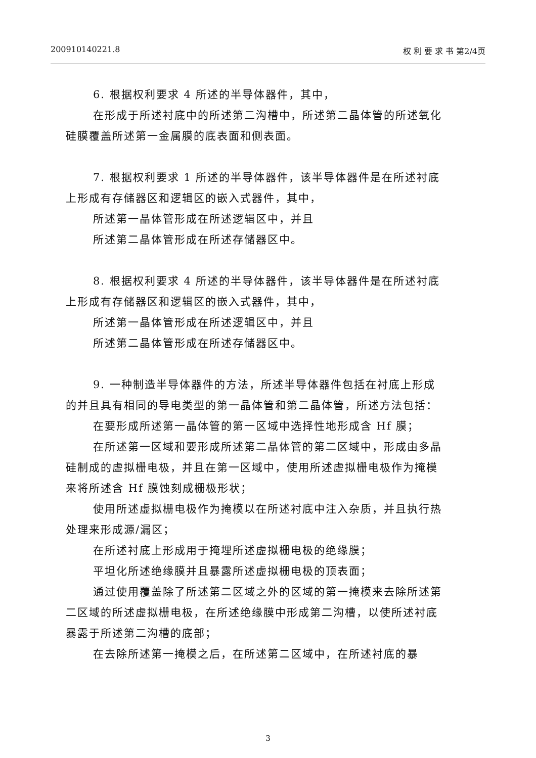200910140221.8 权 利 要 求 书 第2/4页
6. 根据权利要求 4 所述的半导体器件，其中，
在形成于所述衬底中的所述第二沟槽中，所述第二晶体管的所述氧化硅膜覆盖所述第一金属膜的底表面和侧表面。
7. 根据权利要求 1 所述的半导体器件，该半导体器件是在所述衬底上形成有存储器区和逻辑区的嵌入式器件，其中，
所述第一晶体管形成在所述逻辑区中，并且
所述第二晶体管形成在所述存储器区中。
8. 根据权利要求 4 所述的半导体器件，该半导体器件是在所述衬底上形成有存储器区和逻辑区的嵌入式器件，其中，
所述第一晶体管形成在所述逻辑区中，并且
所述第二晶体管形成在所述存储器区中。
9. 一种制造半导体器件的方法，所述半导体器件包括在衬底上形成的并且具有相同的导电类型的第一晶体管和第二晶体管，所述方法包括：
在要形成所述第一晶体管的第一区域中选择性地形成含 Hf 膜；
在所述第一区域和要形成所述第二晶体管的第二区域中，形成由多晶硅制成的虚拟栅电极，并且在第一区域中，使用所述虚拟栅电极作为掩模来将所述含 Hf 膜蚀刻成栅极形状；
使用所述虚拟栅电极作为掩模以在所述衬底中注入杂质，并且执行热处理来形成源/漏区；
在所述衬底上形成用于掩埋所述虚拟栅电极的绝缘膜；
平坦化所述绝缘膜并且暴露所述虚拟栅电极的顶表面；
通过使用覆盖除了所述第二区域之外的区域的第一掩模来去除所述第二区域的所述虚拟栅电极，在所述绝缘膜中形成第二沟槽，以使所述衬底暴露于所述第二沟槽的底部；
在去除所述第一掩模之后，在所述第二区域中，在所述衬底的暴
3